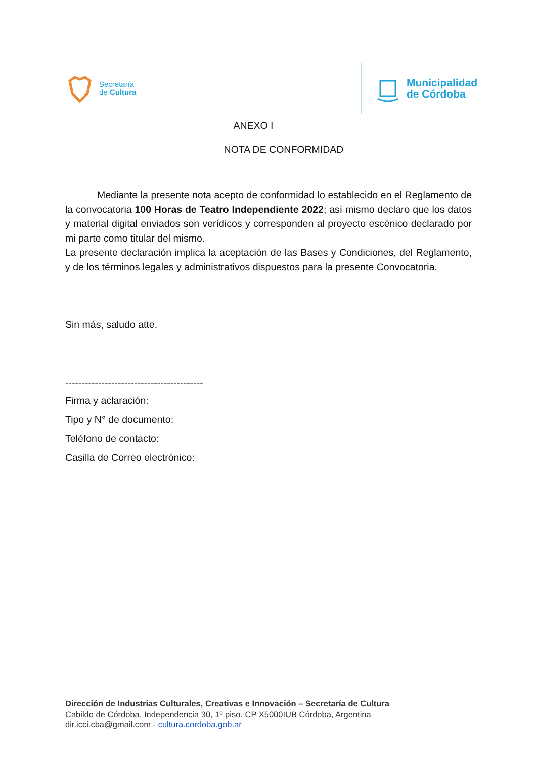Secretaría
de Cultura
Municipalidad
de Córdoba
ANEXO I
NOTA DE CONFORMIDAD
Mediante la presente nota acepto de conformidad lo establecido en el Reglamento de la convocatoria 100 Horas de Teatro Independiente 2022; así mismo declaro que los datos y material digital enviados son verídicos y corresponden al proyecto escénico declarado por mi parte como titular del mismo.
La presente declaración implica la aceptación de las Bases y Condiciones, del Reglamento, y de los términos legales y administrativos dispuestos para la presente Convocatoria.
Sin más, saludo atte.
------------------------------------------
Firma y aclaración:
Tipo y N° de documento:
Teléfono de contacto:
Casilla de Correo electrónico:
Dirección de Industrias Culturales, Creativas e Innovación – Secretaría de Cultura
Cabildo de Córdoba, Independencia 30, 1º piso. CP X5000IUB Córdoba, Argentina
dir.icci.cba@gmail.com - cultura.cordoba.gob.ar